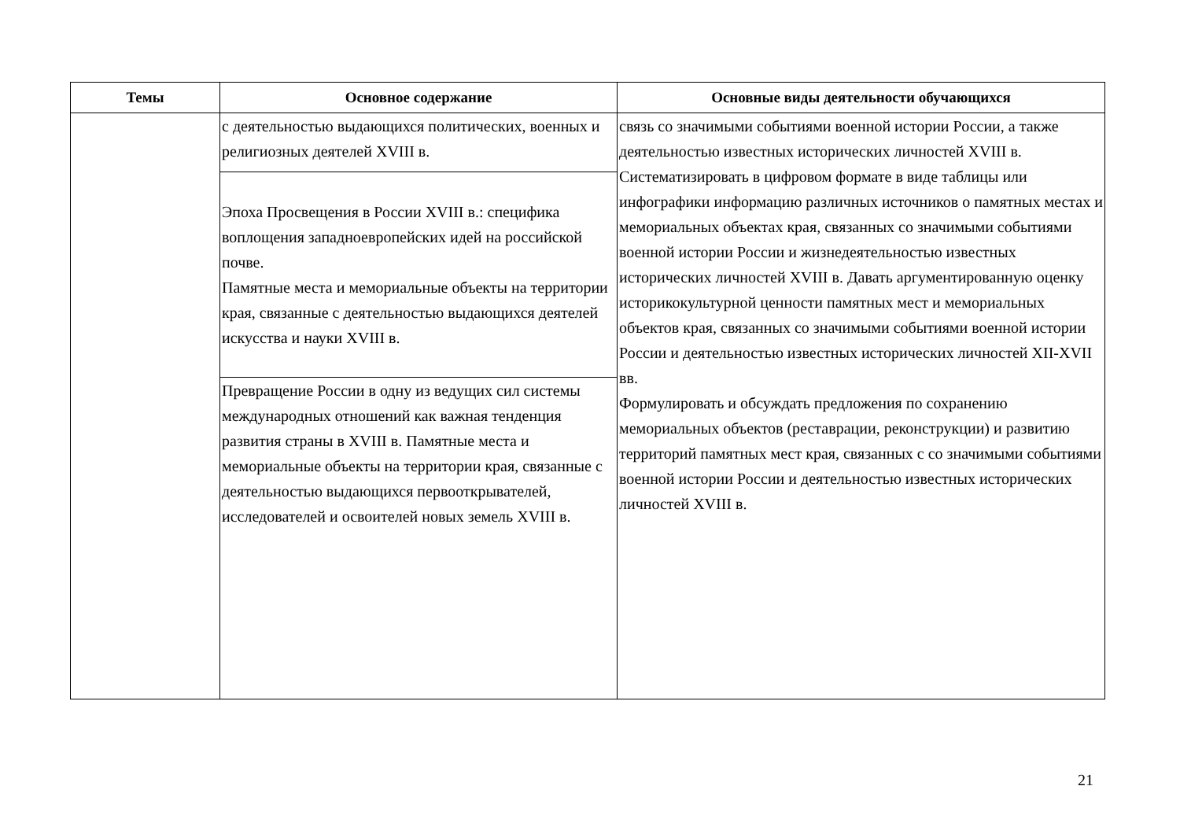| Темы | Основное содержание | Основные виды деятельности обучающихся |
| --- | --- | --- |
| | с деятельностью выдающихся политических, военных и религиозных деятелей XVIII в. | связь со значимыми событиями военной истории России, а также деятельностью известных исторических личностей XVIII в. Систематизировать в цифровом формате в виде таблицы или инфографики информацию различных источников о памятных местах и мемориальных объектах края, связанных со значимыми событиями военной истории России и жизнедеятельностью известных исторических личностей XVIII в. Давать аргументированную оценку историкокультурной ценности памятных мест и мемориальных объектов края, связанных со значимыми событиями военной истории России и деятельностью известных исторических личностей XII-XVII вв. Формулировать и обсуждать предложения по сохранению мемориальных объектов (реставрации, реконструкции) и развитию территорий памятных мест края, связанных с со значимыми событиями военной истории России и деятельностью известных исторических личностей XVIII в. |
| | Эпоха Просвещения в России XVIII в.: специфика воплощения западноевропейских идей на российской почве. Памятные места и мемориальные объекты на территории края, связанные с деятельностью выдающихся деятелей искусства и науки XVIII в. | |
| | Превращение России в одну из ведущих сил системы международных отношений как важная тенденция развития страны в XVIII в. Памятные места и мемориальные объекты на территории края, связанные с деятельностью выдающихся первооткрывателей, исследователей и освоителей новых земель XVIII в. | |
21